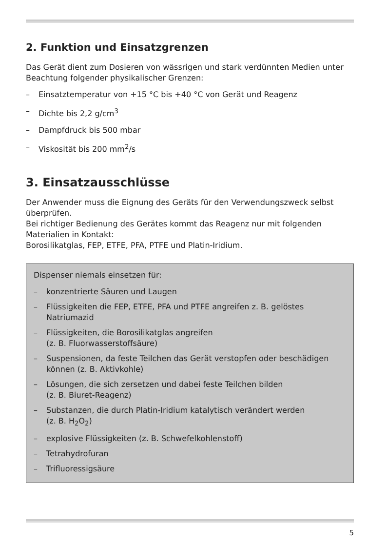2. Funktion und Einsatzgrenzen
Das Gerät dient zum Dosieren von wässrigen und stark verdünnten Medien unter Beachtung folgender physikalischer Grenzen:
– Einsatztemperatur von +15 °C bis +40 °C von Gerät und Reagenz
– Dichte bis 2,2 g/cm<sup>3</sup>
– Dampfdruck bis 500 mbar
– Viskosität bis 200 mm<sup>2</sup>/s
3. Einsatzausschlüsse
Der Anwender muss die Eignung des Geräts für den Verwendungszweck selbst überprüfen.
Bei richtiger Bedienung des Gerätes kommt das Reagenz nur mit folgenden Materialien in Kontakt:
Borosilikatglas, FEP, ETFE, PFA, PTFE und Platin-Iridium.
Dispenser niemals einsetzen für:
– konzentrierte Säuren und Laugen
– Flüssigkeiten die FEP, ETFE, PFA und PTFE angreifen z. B. gelöstes Natriumazid
– Flüssigkeiten, die Borosilikatglas angreifen
(z. B. Fluorwasserstoffsäure)
– Suspensionen, da feste Teilchen das Gerät verstopfen oder beschädigen können (z. B. Aktivkohle)
– Lösungen, die sich zersetzen und dabei feste Teilchen bilden
(z. B. Biuret-Reagenz)
– Substanzen, die durch Platin-Iridium katalytisch verändert werden
(z. B. H<sub>2</sub>O<sub>2</sub>)
– explosive Flüssigkeiten (z. B. Schwefelkohlenstoff)
– Tetrahydrofuran
– Trifluoressigsäure
5